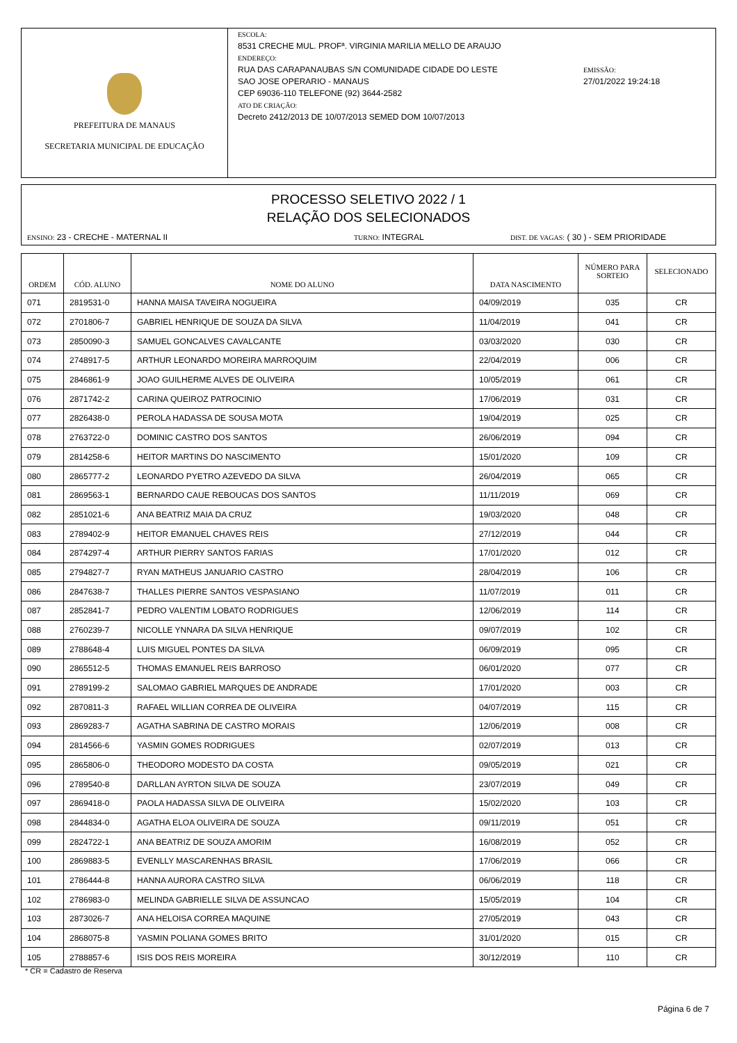PREFEITURA DE MANAUS
SECRETARIA MUNICIPAL DE EDUCAÇÃO
ESCOLA:
8531 CRECHE MUL. PROFª. VIRGINIA MARILIA MELLO DE ARAUJO
ENDEREÇO:
RUA DAS CARAPANAUBAS S/N COMUNIDADE CIDADE DO LESTE
SAO JOSE OPERARIO - MANAUS
CEP 69036-110 TELEFONE (92) 3644-2582
ATO DE CRIAÇÃO:
Decreto 2412/2013 DE 10/07/2013 SEMED DOM 10/07/2013
EMISSÃO:
27/01/2022 19:24:18
PROCESSO SELETIVO 2022 / 1
RELAÇÃO DOS SELECIONADOS
ENSINO: 23 - CRECHE - MATERNAL II TURNO: INTEGRAL DIST. DE VAGAS: ( 30 ) - SEM PRIORIDADE
| ORDEM | CÓD. ALUNO | NOME DO ALUNO | DATA NASCIMENTO | NÚMERO PARA SORTEIO | SELECIONADO |
| --- | --- | --- | --- | --- | --- |
| 071 | 2819531-0 | HANNA MAISA TAVEIRA NOGUEIRA | 04/09/2019 | 035 | CR |
| 072 | 2701806-7 | GABRIEL HENRIQUE DE SOUZA DA SILVA | 11/04/2019 | 041 | CR |
| 073 | 2850090-3 | SAMUEL GONCALVES CAVALCANTE | 03/03/2020 | 030 | CR |
| 074 | 2748917-5 | ARTHUR LEONARDO MOREIRA MARROQUIM | 22/04/2019 | 006 | CR |
| 075 | 2846861-9 | JOAO GUILHERME ALVES DE OLIVEIRA | 10/05/2019 | 061 | CR |
| 076 | 2871742-2 | CARINA QUEIROZ PATROCINIO | 17/06/2019 | 031 | CR |
| 077 | 2826438-0 | PEROLA HADASSA DE SOUSA MOTA | 19/04/2019 | 025 | CR |
| 078 | 2763722-0 | DOMINIC CASTRO DOS SANTOS | 26/06/2019 | 094 | CR |
| 079 | 2814258-6 | HEITOR MARTINS DO NASCIMENTO | 15/01/2020 | 109 | CR |
| 080 | 2865777-2 | LEONARDO PYETRO AZEVEDO DA SILVA | 26/04/2019 | 065 | CR |
| 081 | 2869563-1 | BERNARDO CAUE REBOUCAS DOS SANTOS | 11/11/2019 | 069 | CR |
| 082 | 2851021-6 | ANA BEATRIZ MAIA DA CRUZ | 19/03/2020 | 048 | CR |
| 083 | 2789402-9 | HEITOR EMANUEL CHAVES REIS | 27/12/2019 | 044 | CR |
| 084 | 2874297-4 | ARTHUR PIERRY SANTOS FARIAS | 17/01/2020 | 012 | CR |
| 085 | 2794827-7 | RYAN MATHEUS JANUARIO CASTRO | 28/04/2019 | 106 | CR |
| 086 | 2847638-7 | THALLES PIERRE SANTOS VESPASIANO | 11/07/2019 | 011 | CR |
| 087 | 2852841-7 | PEDRO VALENTIM LOBATO RODRIGUES | 12/06/2019 | 114 | CR |
| 088 | 2760239-7 | NICOLLE YNNARA DA SILVA HENRIQUE | 09/07/2019 | 102 | CR |
| 089 | 2788648-4 | LUIS MIGUEL PONTES DA SILVA | 06/09/2019 | 095 | CR |
| 090 | 2865512-5 | THOMAS EMANUEL REIS BARROSO | 06/01/2020 | 077 | CR |
| 091 | 2789199-2 | SALOMAO GABRIEL MARQUES DE ANDRADE | 17/01/2020 | 003 | CR |
| 092 | 2870811-3 | RAFAEL WILLIAN CORREA DE OLIVEIRA | 04/07/2019 | 115 | CR |
| 093 | 2869283-7 | AGATHA SABRINA DE CASTRO MORAIS | 12/06/2019 | 008 | CR |
| 094 | 2814566-6 | YASMIN GOMES RODRIGUES | 02/07/2019 | 013 | CR |
| 095 | 2865806-0 | THEODORO MODESTO DA COSTA | 09/05/2019 | 021 | CR |
| 096 | 2789540-8 | DARLLAN AYRTON SILVA DE SOUZA | 23/07/2019 | 049 | CR |
| 097 | 2869418-0 | PAOLA HADASSA SILVA DE OLIVEIRA | 15/02/2020 | 103 | CR |
| 098 | 2844834-0 | AGATHA ELOA OLIVEIRA DE SOUZA | 09/11/2019 | 051 | CR |
| 099 | 2824722-1 | ANA BEATRIZ DE SOUZA AMORIM | 16/08/2019 | 052 | CR |
| 100 | 2869883-5 | EVENLLY MASCARENHAS BRASIL | 17/06/2019 | 066 | CR |
| 101 | 2786444-8 | HANNA AURORA CASTRO SILVA | 06/06/2019 | 118 | CR |
| 102 | 2786983-0 | MELINDA GABRIELLE SILVA DE ASSUNCAO | 15/05/2019 | 104 | CR |
| 103 | 2873026-7 | ANA HELOISA CORREA MAQUINE | 27/05/2019 | 043 | CR |
| 104 | 2868075-8 | YASMIN POLIANA GOMES BRITO | 31/01/2020 | 015 | CR |
| 105 | 2788857-6 | ISIS DOS REIS MOREIRA | 30/12/2019 | 110 | CR |
* CR = Cadastro de Reserva
Página 6 de 7